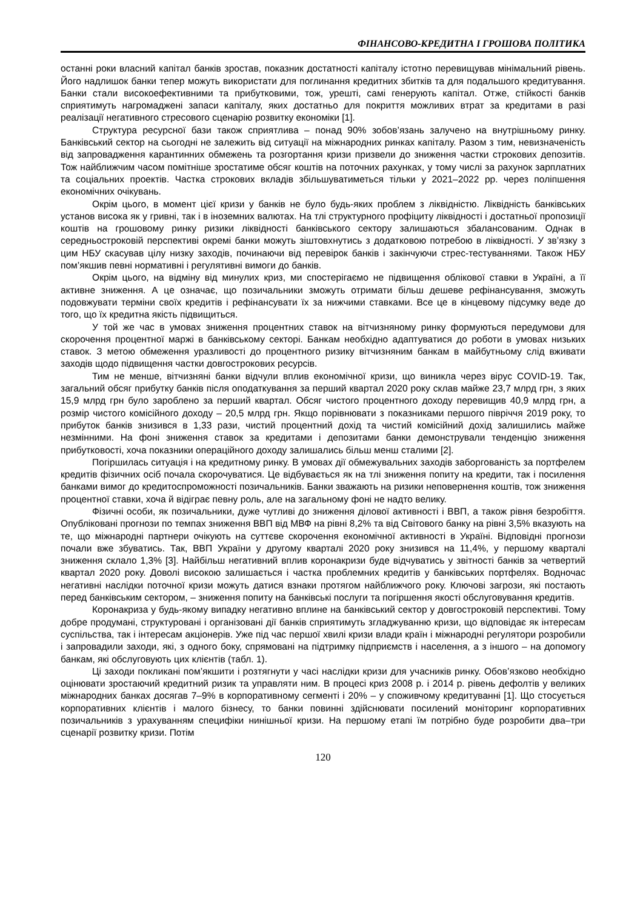ФІНАНСОВО-КРЕДИТНА І ГРОШОВА ПОЛІТИКА
останні роки власний капітал банків зростав, показник достатності капіталу істотно перевищував мінімальний рівень. Його надлишок банки тепер можуть використати для поглинання кредитних збитків та для подальшого кредитування. Банки стали високоефективними та прибутковими, тож, урешті, самі генерують капітал. Отже, стійкості банків сприятимуть нагромаджені запаси капіталу, яких достатньо для покриття можливих втрат за кредитами в разі реалізації негативного стресового сценарію розвитку економіки [1].
Структура ресурсної бази також сприятлива – понад 90% зобов’язань залучено на внутрішньому ринку. Банківський сектор на сьогодні не залежить від ситуації на міжнародних ринках капіталу. Разом з тим, невизначеність від запровадження карантинних обмежень та розгортання кризи призвели до зниження частки строкових депозитів. Тож найближчим часом помітніше зростатиме обсяг коштів на поточних рахунках, у тому числі за рахунок зарплатних та соціальних проектів. Частка строкових вкладів збільшуватиметься тільки у 2021–2022 рр. через поліпшення економічних очікувань.
Окрім цього, в момент цієї кризи у банків не було будь-яких проблем з ліквідністю. Ліквідність банківських установ висока як у гривні, так і в іноземних валютах. На тлі структурного профіциту ліквідності і достатньої пропозиції коштів на грошовому ринку ризики ліквідності банківського сектору залишаються збалансованим. Однак в середньостроковій перспективі окремі банки можуть зіштовхнутись з додатковою потребою в ліквідності. У зв’язку з цим НБУ скасував цілу низку заходів, починаючи від перевірок банків і закінчуючи стрес-тестуваннями. Також НБУ пом’якшив певні нормативні і регулятивні вимоги до банків.
Окрім цього, на відміну від минулих криз, ми спостерігаємо не підвищення облікової ставки в Україні, а її активне зниження. А це означає, що позичальники зможуть отримати більш дешеве рефінансування, зможуть подовжувати терміни своїх кредитів і рефінансувати їх за нижчими ставками. Все це в кінцевому підсумку веде до того, що їх кредитна якість підвищиться.
У той же час в умовах зниження процентних ставок на вітчизняному ринку формуються передумови для скорочення процентної маржі в банківському секторі. Банкам необхідно адаптуватися до роботи в умовах низьких ставок. З метою обмеження уразливості до процентного ризику вітчизняним банкам в майбутньому слід вживати заходів щодо підвищення частки довгострокових ресурсів.
Тим не менше, вітчизняні банки відчули вплив економічної кризи, що виникла через вірус COVID-19. Так, загальний обсяг прибутку банків після оподаткування за перший квартал 2020 року склав майже 23,7 млрд грн, з яких 15,9 млрд грн було зароблено за перший квартал. Обсяг чистого процентного доходу перевищив 40,9 млрд грн, а розмір чистого комісійного доходу – 20,5 млрд грн. Якщо порівнювати з показниками першого півріччя 2019 року, то прибуток банків знизився в 1,33 рази, чистий процентний дохід та чистий комісійний дохід залишились майже незмінними. На фоні зниження ставок за кредитами і депозитами банки демонстрували тенденцію зниження прибутковості, хоча показники операційного доходу залишались більш менш сталими [2].
Погіршилась ситуація і на кредитному ринку. В умовах дії обмежувальних заходів заборгованість за портфелем кредитів фізичних осіб почала скорочуватися. Це відбувається як на тлі зниження попиту на кредити, так і посилення банками вимог до кредитоспроможності позичальників. Банки зважають на ризики неповернення коштів, тож зниження процентної ставки, хоча й відіграє певну роль, але на загальному фоні не надто велику.
Фізичні особи, як позичальники, дуже чутливі до зниження ділової активності і ВВП, а також рівня безробіття. Опубліковані прогнози по темпах зниження ВВП від МВФ на рівні 8,2% та від Світового банку на рівні 3,5% вказують на те, що міжнародні партнери очікують на суттєве скорочення економічної активності в Україні. Відповідні прогнози почали вже збуватись. Так, ВВП України у другому кварталі 2020 року знизився на 11,4%, у першому кварталі зниження склало 1,3% [3]. Найбільш негативний вплив коронакризи буде відчуватись у звітності банків за четвертий квартал 2020 року. Доволі високою залишається і частка проблемних кредитів у банківських портфелях. Водночас негативні наслідки поточної кризи можуть датися взнаки протягом найближчого року. Ключові загрози, які постають перед банківським сектором, – зниження попиту на банківські послуги та погіршення якості обслуговування кредитів.
Коронакриза у будь-якому випадку негативно вплине на банківський сектор у довгостроковій перспективі. Тому добре продумані, структуровані і організовані дії банків сприятимуть згладжуванню кризи, що відповідає як інтересам суспільства, так і інтересам акціонерів. Уже під час першої хвилі кризи влади країн і міжнародні регулятори розробили і запровадили заходи, які, з одного боку, спрямовані на підтримку підприємств і населення, а з іншого – на допомогу банкам, які обслуговують цих клієнтів (табл. 1).
Ці заходи покликані пом’якшити і розтягнути у часі наслідки кризи для учасників ринку. Обов’язково необхідно оцінювати зростаючий кредитний ризик та управляти ним. В процесі криз 2008 р. і 2014 р. рівень дефолтів у великих міжнародних банках досягав 7–9% в корпоративному сегменті і 20% – у споживчому кредитуванні [1]. Що стосується корпоративних клієнтів і малого бізнесу, то банки повинні здійснювати посилений моніторинг корпоративних позичальників з урахуванням специфіки нинішньої кризи. На першому етапі їм потрібно буде розробити два–три сценарії розвитку кризи. Потім
120